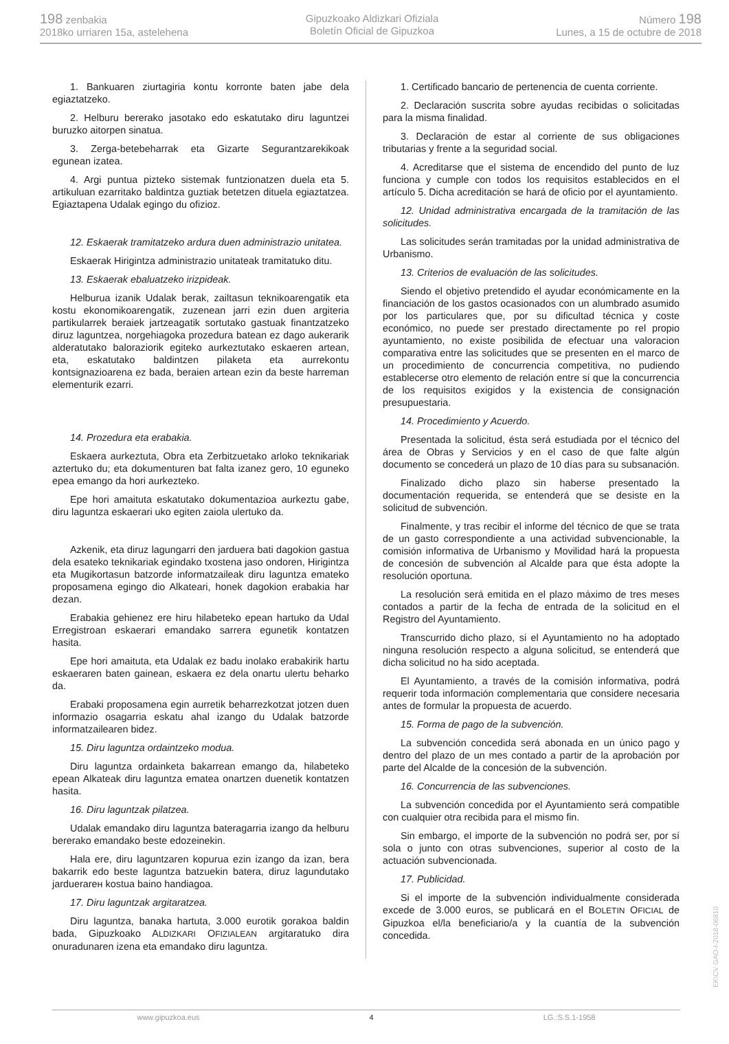198 zenbakia
2018ko urriaren 15a, astelehena
Gipuzkoako Aldizkari Ofiziala
Boletín Oficial de Gipuzkoa
Número 198
Lunes, a 15 de octubre de 2018
1. Bankuaren ziurtagiria kontu korronte baten jabe dela egiaztatzeko.
2. Helburu bererako jasotako edo eskatutako diru laguntzei buruzko aitorpen sinatua.
3. Zerga-betebeharrak eta Gizarte Segurantzarekikoak egunean izatea.
4. Argi puntua pizteko sistemak funtzionatzen duela eta 5. artikuluan ezarritako baldintza guztiak betetzen dituela egiaztatzea. Egiaztapena Udalak egingo du ofizioz.
12. Eskaerak tramitatzeko ardura duen administrazio unitatea.
Eskaerak Hirigintza administrazio unitateak tramitatuko ditu.
13. Eskaerak ebaluatzeko irizpideak.
Helburua izanik Udalak berak, zailtasun teknikoarengatik eta kostu ekonomikoarengatik, zuzenean jarri ezin duen argiteria partikularrek beraiek jartzeagatik sortutako gastuak finantzatzeko diruz laguntzea, norgehiagoka prozedura batean ez dago aukerarik alderatutako baloraziorik egiteko aurkeztutako eskaeren artean, eta, eskatutako baldintzen pilaketa eta aurrekontu kontsignazioarena ez bada, beraien artean ezin da beste harreman elementurik ezarri.
14. Prozedura eta erabakia.
Eskaera aurkeztuta, Obra eta Zerbitzuetako arloko teknikariak aztertuko du; eta dokumenturen bat falta izanez gero, 10 eguneko epea emango da hori aurkezteko.
Epe hori amaituta eskatutako dokumentazioa aurkeztu gabe, diru laguntza eskaerari uko egiten zaiola ulertuko da.
Azkenik, eta diruz lagungarri den jarduera bati dagokion gastua dela esateko teknikariak egindako txostena jaso ondoren, Hirigintza eta Mugikortasun batzorde informatzaileak diru laguntza emateko proposamena egingo dio Alkateari, honek dagokion erabakia har dezan.
Erabakia gehienez ere hiru hilabeteko epean hartuko da Udal Erregistroan eskaerari emandako sarrera egunetik kontatzen hasita.
Epe hori amaituta, eta Udalak ez badu inolako erabakirik hartu eskaeraren baten gainean, eskaera ez dela onartu ulertu beharko da.
Erabaki proposamena egin aurretik beharrezkotzat jotzen duen informazio osagarria eskatu ahal izango du Udalak batzorde informatzailearen bidez.
15. Diru laguntza ordaintzeko modua.
Diru laguntza ordainketa bakarrean emango da, hilabeteko epean Alkateak diru laguntza ematea onartzen duenetik kontatzen hasita.
16. Diru laguntzak pilatzea.
Udalak emandako diru laguntza bateragarria izango da helburu bererako emandako beste edozeinekin.
Hala ere, diru laguntzaren kopurua ezin izango da izan, bera bakarrik edo beste laguntza batzuekin batera, diruz lagundutako jarduerarен kostua baino handiagoa.
17. Diru laguntzak argitaratzea.
Diru laguntza, banaka hartuta, 3.000 eurotik gorakoa baldin bada, Gipuzkoako ALDIZKARI OFIZIALEAN argitaratuko dira onuradunaren izena eta emandako diru laguntza.
1. Certificado bancario de pertenencia de cuenta corriente.
2. Declaración suscrita sobre ayudas recibidas o solicitadas para la misma finalidad.
3. Declaración de estar al corriente de sus obligaciones tributarias y frente a la seguridad social.
4. Acreditarse que el sistema de encendido del punto de luz funciona y cumple con todos los requisitos establecidos en el artículo 5. Dicha acreditación se hará de oficio por el ayuntamiento.
12. Unidad administrativa encargada de la tramitación de las solicitudes.
Las solicitudes serán tramitadas por la unidad administrativa de Urbanismo.
13. Criterios de evaluación de las solicitudes.
Siendo el objetivo pretendido el ayudar económicamente en la financiación de los gastos ocasionados con un alumbrado asumido por los particulares que, por su dificultad técnica y coste económico, no puede ser prestado directamente po rel propio ayuntamiento, no existe posibilida de efectuar una valoracion comparativa entre las solicitudes que se presenten en el marco de un procedimiento de concurrencia competitiva, no pudiendo establecerse otro elemento de relación entre sí que la concurrencia de los requisitos exigidos y la existencia de consignación presupuestaria.
14. Procedimiento y Acuerdo.
Presentada la solicitud, ésta será estudiada por el técnico del área de Obras y Servicios y en el caso de que falte algún documento se concederá un plazo de 10 días para su subsanación.
Finalizado dicho plazo sin haberse presentado la documentación requerida, se entenderá que se desiste en la solicitud de subvención.
Finalmente, y tras recibir el informe del técnico de que se trata de un gasto correspondiente a una actividad subvencionable, la comisión informativa de Urbanismo y Movilidad hará la propuesta de concesión de subvención al Alcalde para que ésta adopte la resolución oportuna.
La resolución será emitida en el plazo máximo de tres meses contados a partir de la fecha de entrada de la solicitud en el Registro del Ayuntamiento.
Transcurrido dicho plazo, si el Ayuntamiento no ha adoptado ninguna resolución respecto a alguna solicitud, se entenderá que dicha solicitud no ha sido aceptada.
El Ayuntamiento, a través de la comisión informativa, podrá requerir toda información complementaria que considere necesaria antes de formular la propuesta de acuerdo.
15. Forma de pago de la subvención.
La subvención concedida será abonada en un único pago y dentro del plazo de un mes contado a partir de la aprobación por parte del Alcalde de la concesión de la subvención.
16. Concurrencia de las subvenciones.
La subvención concedida por el Ayuntamiento será compatible con cualquier otra recibida para el mismo fin.
Sin embargo, el importe de la subvención no podrá ser, por sí sola o junto con otras subvenciones, superior al costo de la actuación subvencionada.
17. Publicidad.
Si el importe de la subvención individualmente considerada excede de 3.000 euros, se publicará en el BOLETIN OFICIAL de Gipuzkoa el/la beneficiario/a y la cuantía de la subvención concedida.
EK\CV GAO-I-2018-06810
www.gipuzkoa.eus 4 LG.:S.S.1-1958